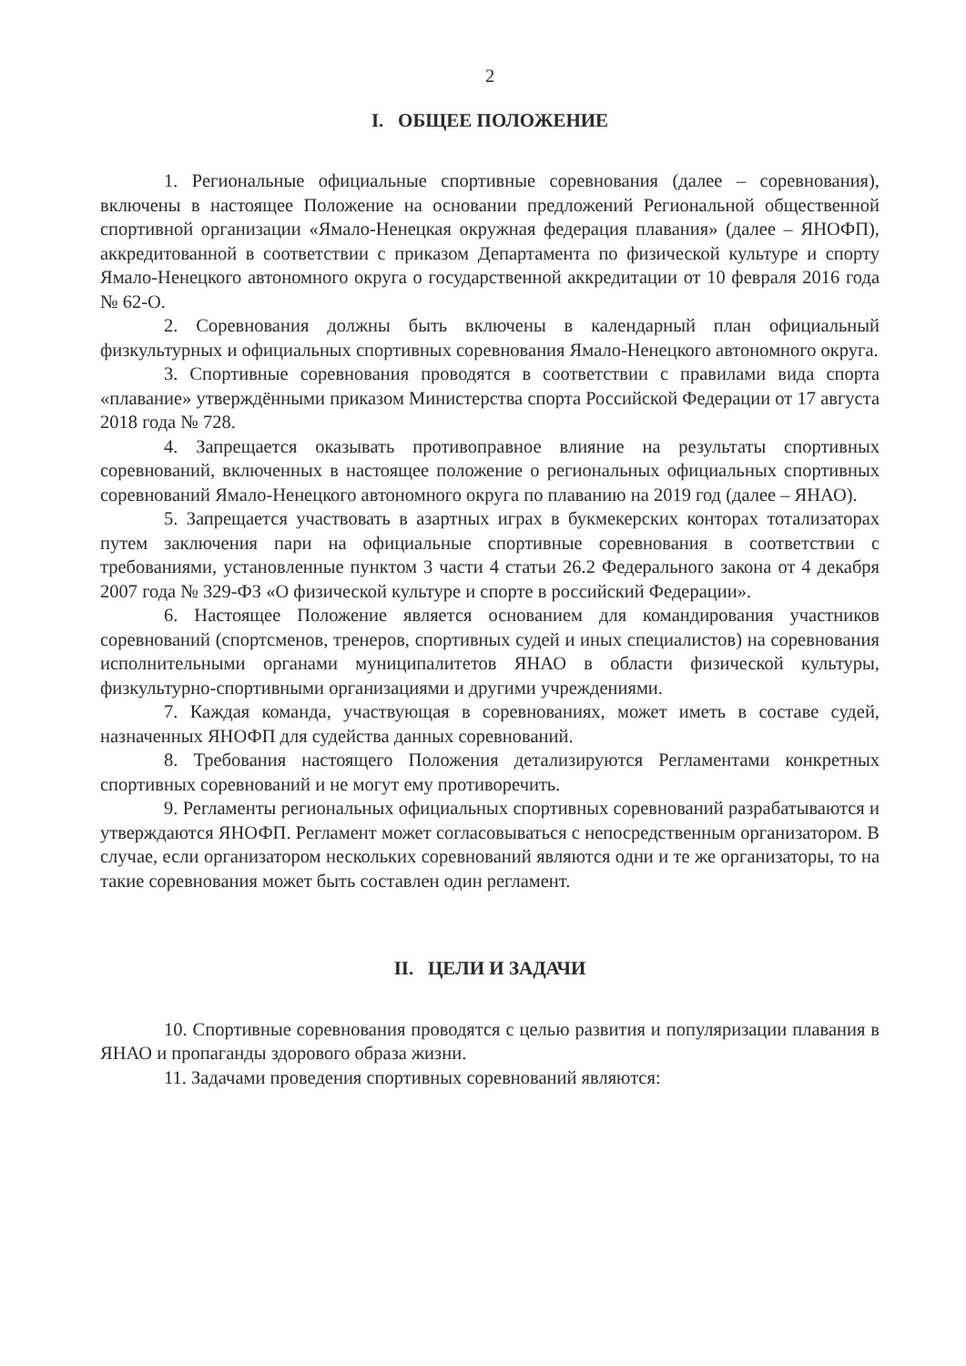2
I. ОБЩЕЕ ПОЛОЖЕНИЕ
1. Региональные официальные спортивные соревнования (далее – соревнования), включены в настоящее Положение на основании предложений Региональной общественной спортивной организации «Ямало-Ненецкая окружная федерация плавания» (далее – ЯНОФП), аккредитованной в соответствии с приказом Департамента по физической культуре и спорту Ямало-Ненецкого автономного округа о государственной аккредитации от 10 февраля 2016 года № 62-О.
2. Соревнования должны быть включены в календарный план официальный физкультурных и официальных спортивных соревнования Ямало-Ненецкого автономного округа.
3. Спортивные соревнования проводятся в соответствии с правилами вида спорта «плавание» утверждёнными приказом Министерства спорта Российской Федерации от 17 августа 2018 года № 728.
4. Запрещается оказывать противоправное влияние на результаты спортивных соревнований, включенных в настоящее положение о региональных официальных спортивных соревнований Ямало-Ненецкого автономного округа по плаванию на 2019 год (далее – ЯНАО).
5. Запрещается участвовать в азартных играх в букмекерских конторах тотализаторах путем заключения пари на официальные спортивные соревнования в соответствии с требованиями, установленные пунктом 3 части 4 статьи 26.2 Федерального закона от 4 декабря 2007 года № 329-ФЗ «О физической культуре и спорте в российский Федерации».
6. Настоящее Положение является основанием для командирования участников соревнований (спортсменов, тренеров, спортивных судей и иных специалистов) на соревнования исполнительными органами муниципалитетов ЯНАО в области физической культуры, физкультурно-спортивными организациями и другими учреждениями.
7. Каждая команда, участвующая в соревнованиях, может иметь в составе судей, назначенных ЯНОФП для судейства данных соревнований.
8. Требования настоящего Положения детализируются Регламентами конкретных спортивных соревнований и не могут ему противоречить.
9. Регламенты региональных официальных спортивных соревнований разрабатываются и утверждаются ЯНОФП. Регламент может согласовываться с непосредственным организатором. В случае, если организатором нескольких соревнований являются одни и те же организаторы, то на такие соревнования может быть составлен один регламент.
II. ЦЕЛИ И ЗАДАЧИ
10. Спортивные соревнования проводятся с целью развития и популяризации плавания в ЯНАО и пропаганды здорового образа жизни.
11. Задачами проведения спортивных соревнований являются: